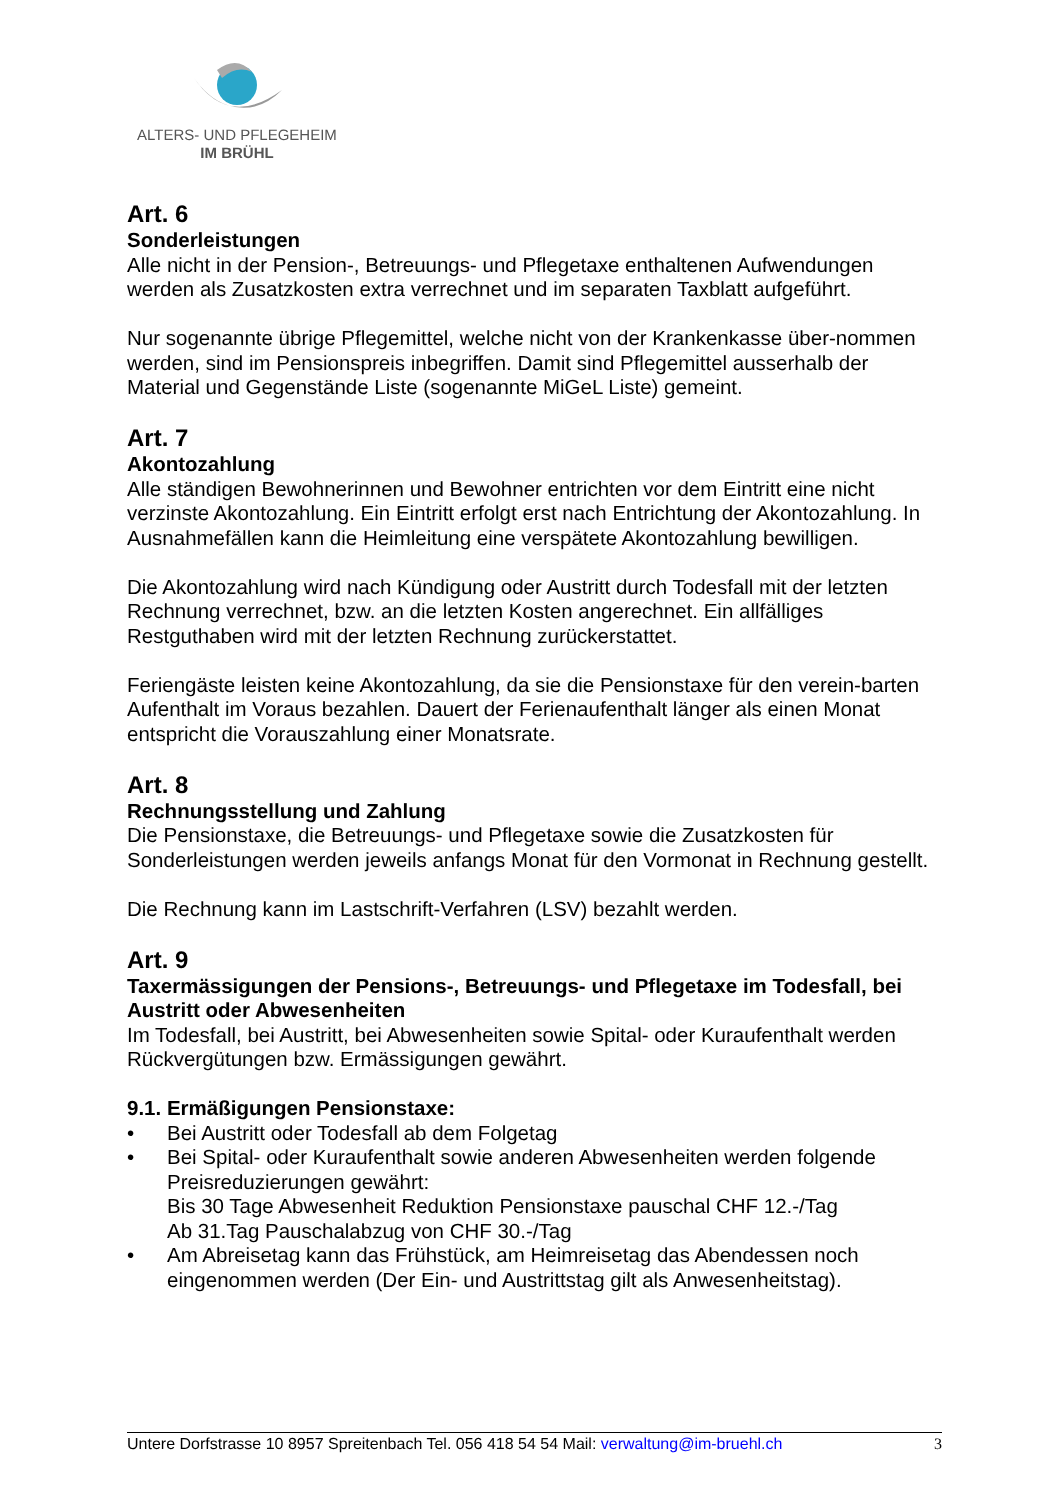ALTERS- UND PFLEGEHEIM
IM BRÜHL
Art. 6
Sonderleistungen
Alle nicht in der Pension-, Betreuungs- und Pflegetaxe enthaltenen Aufwendungen werden als Zusatzkosten extra verrechnet und im separaten Taxblatt aufgeführt.
Nur sogenannte übrige Pflegemittel, welche nicht von der Krankenkasse über-nommen werden, sind im Pensionspreis inbegriffen. Damit sind Pflegemittel ausserhalb der Material und Gegenstände Liste (sogenannte MiGeL Liste) gemeint.
Art. 7
Akontozahlung
Alle ständigen Bewohnerinnen und Bewohner entrichten vor dem Eintritt eine nicht verzinste Akontozahlung. Ein Eintritt erfolgt erst nach Entrichtung der Akontozahlung. In Ausnahmefällen kann die Heimleitung eine verspätete Akontozahlung bewilligen.
Die Akontozahlung wird nach Kündigung oder Austritt durch Todesfall mit der letzten Rechnung verrechnet, bzw. an die letzten Kosten angerechnet. Ein allfälliges Restguthaben wird mit der letzten Rechnung zurückerstattet.
Feriengäste leisten keine Akontozahlung, da sie die Pensionstaxe für den verein-barten Aufenthalt im Voraus bezahlen. Dauert der Ferienaufenthalt länger als einen Monat entspricht die Vorauszahlung einer Monatsrate.
Art. 8
Rechnungsstellung und Zahlung
Die Pensionstaxe, die Betreuungs- und Pflegetaxe sowie die Zusatzkosten für Sonderleistungen werden jeweils anfangs Monat für den Vormonat in Rechnung gestellt.
Die Rechnung kann im Lastschrift-Verfahren (LSV) bezahlt werden.
Art. 9
Taxermässigungen der Pensions-, Betreuungs- und Pflegetaxe im Todesfall, bei Austritt oder Abwesenheiten
Im Todesfall, bei Austritt, bei Abwesenheiten sowie Spital- oder Kuraufenthalt werden Rückvergütungen bzw. Ermässigungen gewährt.
9.1. Ermäßigungen Pensionstaxe:
• Bei Austritt oder Todesfall ab dem Folgetag
• Bei Spital- oder Kuraufenthalt sowie anderen Abwesenheiten werden folgende Preisreduzierungen gewährt:
Bis 30 Tage Abwesenheit Reduktion Pensionstaxe pauschal CHF 12.-/Tag
Ab 31.Tag Pauschalabzug von CHF 30.-/Tag
• Am Abreisetag kann das Frühstück, am Heimreisetag das Abendessen noch eingenommen werden (Der Ein- und Austrittstag gilt als Anwesenheitstag).
Untere Dorfstrasse 10 8957 Spreitenbach Tel. 056 418 54 54 Mail: verwaltung@im-bruehl.ch 3